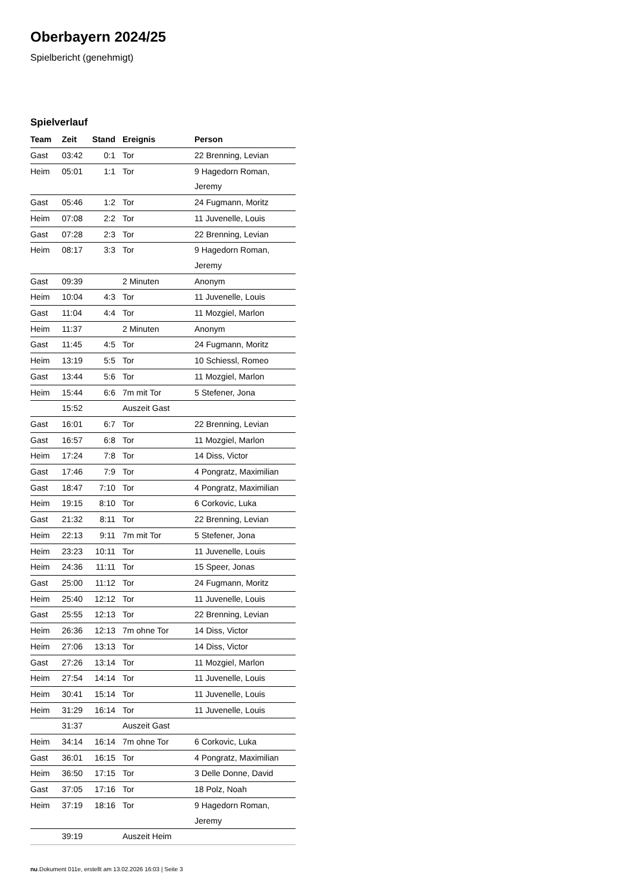Oberbayern 2024/25
Spielbericht (genehmigt)
Spielverlauf
| Team | Zeit | Stand | Ereignis | Person |
| --- | --- | --- | --- | --- |
| Gast | 03:42 | 0:1 | Tor | 22 Brenning, Levian |
| Heim | 05:01 | 1:1 | Tor | 9 Hagedorn Roman, Jeremy |
| Gast | 05:46 | 1:2 | Tor | 24 Fugmann, Moritz |
| Heim | 07:08 | 2:2 | Tor | 11 Juvenelle, Louis |
| Gast | 07:28 | 2:3 | Tor | 22 Brenning, Levian |
| Heim | 08:17 | 3:3 | Tor | 9 Hagedorn Roman, Jeremy |
| Gast | 09:39 | | 2 Minuten | Anonym |
| Heim | 10:04 | 4:3 | Tor | 11 Juvenelle, Louis |
| Gast | 11:04 | 4:4 | Tor | 11 Mozgiel, Marlon |
| Heim | 11:37 | | 2 Minuten | Anonym |
| Gast | 11:45 | 4:5 | Tor | 24 Fugmann, Moritz |
| Heim | 13:19 | 5:5 | Tor | 10 Schiessl, Romeo |
| Gast | 13:44 | 5:6 | Tor | 11 Mozgiel, Marlon |
| Heim | 15:44 | 6:6 | 7m mit Tor | 5 Stefener, Jona |
| | 15:52 | | Auszeit Gast | |
| Gast | 16:01 | 6:7 | Tor | 22 Brenning, Levian |
| Gast | 16:57 | 6:8 | Tor | 11 Mozgiel, Marlon |
| Heim | 17:24 | 7:8 | Tor | 14 Diss, Victor |
| Gast | 17:46 | 7:9 | Tor | 4 Pongratz, Maximilian |
| Gast | 18:47 | 7:10 | Tor | 4 Pongratz, Maximilian |
| Heim | 19:15 | 8:10 | Tor | 6 Corkovic, Luka |
| Gast | 21:32 | 8:11 | Tor | 22 Brenning, Levian |
| Heim | 22:13 | 9:11 | 7m mit Tor | 5 Stefener, Jona |
| Heim | 23:23 | 10:11 | Tor | 11 Juvenelle, Louis |
| Heim | 24:36 | 11:11 | Tor | 15 Speer, Jonas |
| Gast | 25:00 | 11:12 | Tor | 24 Fugmann, Moritz |
| Heim | 25:40 | 12:12 | Tor | 11 Juvenelle, Louis |
| Gast | 25:55 | 12:13 | Tor | 22 Brenning, Levian |
| Heim | 26:36 | 12:13 | 7m ohne Tor | 14 Diss, Victor |
| Heim | 27:06 | 13:13 | Tor | 14 Diss, Victor |
| Gast | 27:26 | 13:14 | Tor | 11 Mozgiel, Marlon |
| Heim | 27:54 | 14:14 | Tor | 11 Juvenelle, Louis |
| Heim | 30:41 | 15:14 | Tor | 11 Juvenelle, Louis |
| Heim | 31:29 | 16:14 | Tor | 11 Juvenelle, Louis |
| | 31:37 | | Auszeit Gast | |
| Heim | 34:14 | 16:14 | 7m ohne Tor | 6 Corkovic, Luka |
| Gast | 36:01 | 16:15 | Tor | 4 Pongratz, Maximilian |
| Heim | 36:50 | 17:15 | Tor | 3 Delle Donne, David |
| Gast | 37:05 | 17:16 | Tor | 18 Polz, Noah |
| Heim | 37:19 | 18:16 | Tor | 9 Hagedorn Roman, Jeremy |
| | 39:19 | | Auszeit Heim | |
nu.Dokument 011e, erstellt am 13.02.2026 16:03 | Seite 3